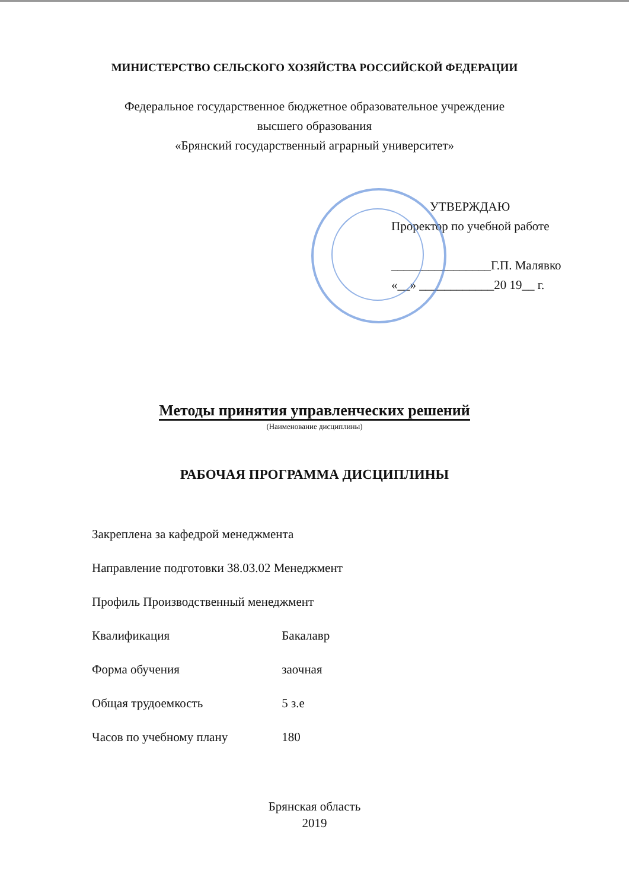МИНИСТЕРСТВО СЕЛЬСКОГО ХОЗЯЙСТВА РОССИЙСКОЙ ФЕДЕРАЦИИ
Федеральное государственное бюджетное образовательное учреждение
высшего образования
«Брянский государственный аграрный университет»
УТВЕРЖДАЮ
Проректор по учебной работе
________________Г.П. Малявко
«__» ____________20 19__ г.
Методы принятия управленческих решений
(Наименование дисциплины)
РАБОЧАЯ ПРОГРАММА ДИСЦИПЛИНЫ
Закреплена за кафедрой менеджмента
Направление подготовки 38.03.02 Менеджмент
Профиль Производственный менеджмент
Квалификация Бакалавр
Форма обучения заочная
Общая трудоемкость 5 з.е
Часов по учебному плану 180
Брянская область
2019